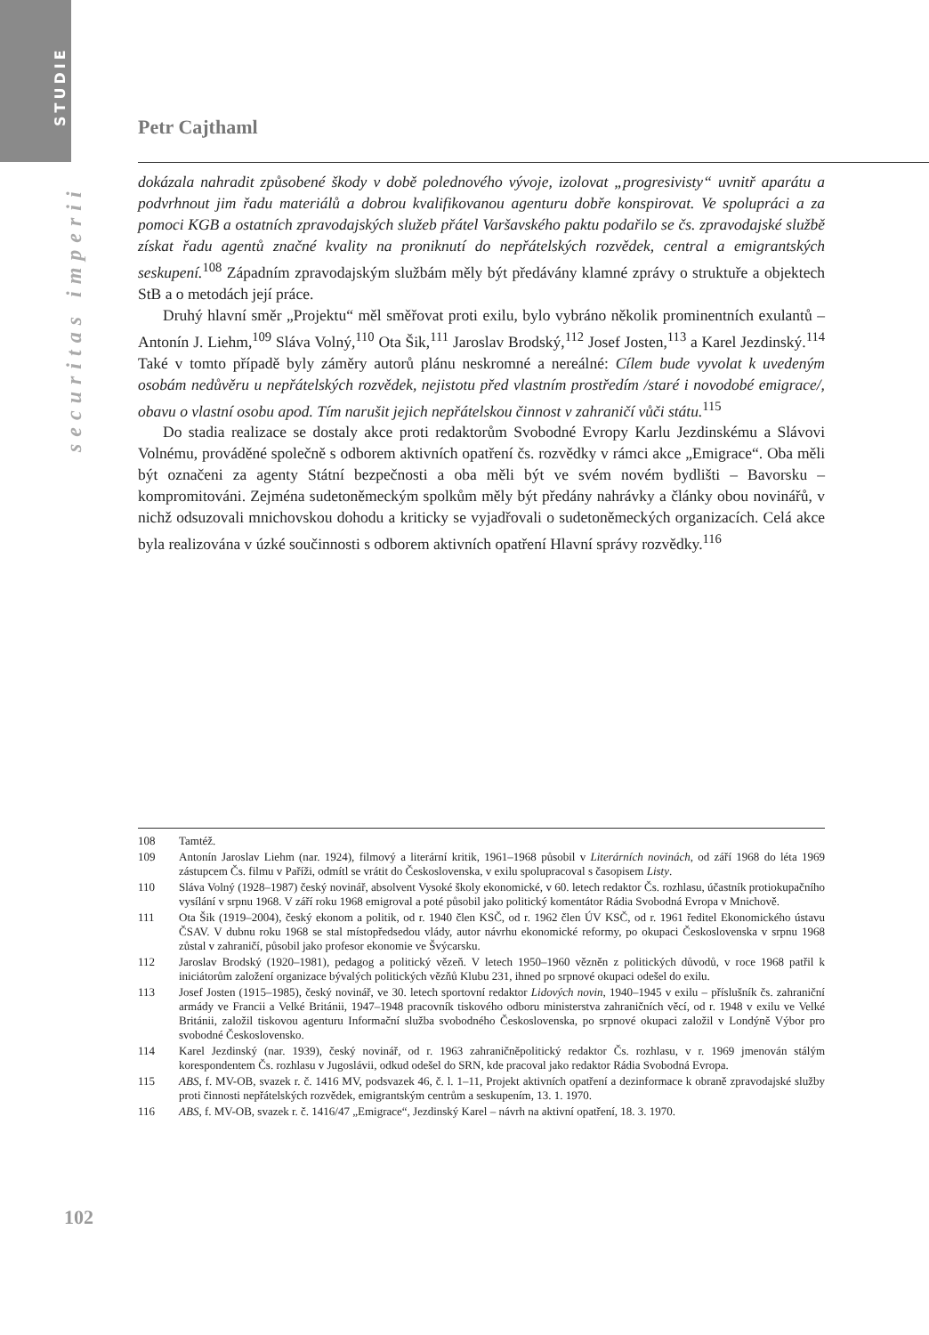STUDIE
securitas imperii
Petr Cajthaml
dokázala nahradit způsobené škody v době polednového vývoje, izolovat „progresivisty“ uvnitř aparátu a podvrhnout jim řadu materiálů a dobrou kvalifikovanou agenturu dobře konspirovat. Ve spolupráci a za pomoci KGB a ostatních zpravodajských služeb přátel Varšavského paktu podařilo se čs. zpravodajské službě získat řadu agentů značné kvality na proniknutí do nepřátelských rozvědek, central a emigrantských seskupení.<sup>108</sup> Západním zpravodajským službám měly být předávány klamné zprávy o struktuře a objektech StB a o metodách její práce.
Druhý hlavní směr „Projektu“ měl směřovat proti exilu, bylo vybráno několik prominentních exulantů – Antonín J. Liehm,<sup>109</sup> Sláva Volný,<sup>110</sup> Ota Šik,<sup>111</sup> Jaroslav Brodský,<sup>112</sup> Josef Josten,<sup>113</sup> a Karel Jezdinský.<sup>114</sup> Také v tomto případě byly záměry autorů plánu neskromné a nereálné: Cílem bude vyvolat k uvedeným osobám nedůvěru u nepřátelských rozvědek, nejistotu před vlastním prostředím /staré i novodobé emigrace/, obavu o vlastní osobu apod. Tím narušit jejich nepřátelskou činnost v zahraničí vůči státu.<sup>115</sup>
Do stadia realizace se dostaly akce proti redaktorům Svobodné Evropy Karlu Jezdinskému a Slávovi Volnému, prováděné společně s odborem aktivních opatření čs. rozvědky v rámci akce „Emigrace“. Oba měli být označeni za agenty Státní bezpečnosti a oba měli být ve svém novém bydlišti – Bavorsku – kompromitováni. Zejména sudetoněmeckým spolkům měly být předány nahrávky a články obou novinářů, v nichž odsuzovali mnichovskou dohodu a kriticky se vyjadřovali o sudetoněmeckých organizacích. Celá akce byla realizována v úzké součinnosti s odborem aktivních opatření Hlavní správy rozvědky.<sup>116</sup>
108 Tamtéž.
109 Antonín Jaroslav Liehm (nar. 1924), filmový a literární kritik, 1961–1968 působil v Literárních novinách, od září 1968 do léta 1969 zástupcem Čs. filmu v Paříži, odmítl se vrátit do Československa, v exilu spolupracoval s časopisem Listy.
110 Sláva Volný (1928–1987) český novinář, absolvent Vysoké školy ekonomické, v 60. letech redaktor Čs. rozhlasu, účastník protiokupačního vysílání v srpnu 1968. V září roku 1968 emigroval a poté působil jako politický komentátor Rádia Svobodná Evropa v Mnichově.
111 Ota Šik (1919–2004), český ekonom a politik, od r. 1940 člen KSČ, od r. 1962 člen ÚV KSČ, od r. 1961 ředitel Ekonomického ústavu ČSAV. V dubnu roku 1968 se stal místopředsedou vlády, autor návrhu ekonomické reformy, po okupaci Československa v srpnu 1968 zůstal v zahraničí, působil jako profesor ekonomie ve Švýcarsku.
112 Jaroslav Brodský (1920–1981), pedagog a politický vězeň. V letech 1950–1960 vězněn z politických důvodů, v roce 1968 patřil k iniciátorům založení organizace bývalých politických vězňů Klubu 231, ihned po srpnové okupaci odešel do exilu.
113 Josef Josten (1915–1985), český novinář, ve 30. letech sportovní redaktor Lidových novin, 1940–1945 v exilu – příslušník čs. zahraniční armády ve Francii a Velké Británii, 1947–1948 pracovník tiskového odboru ministerstva zahraničních věcí, od r. 1948 v exilu ve Velké Británii, založil tiskovou agenturu Informační služba svobodného Československa, po srpnové okupaci založil v Londýně Výbor pro svobodné Československo.
114 Karel Jezdinský (nar. 1939), český novinář, od r. 1963 zahraničněpolitický redaktor Čs. rozhlasu, v r. 1969 jmenován stálým korespondentem Čs. rozhlasu v Jugoslávii, odkud odešel do SRN, kde pracoval jako redaktor Rádia Svobodná Evropa.
115 ABS, f. MV-OB, svazek r. č. 1416 MV, podsvazek 46, č. l. 1–11, Projekt aktivních opatření a dezinformace k obraně zpravodajské služby proti činnosti nepřátelských rozvědek, emigrantským centrům a seskupením, 13. 1. 1970.
116 ABS, f. MV-OB, svazek r. č. 1416/47 „Emigrace“, Jezdinský Karel – návrh na aktivní opatření, 18. 3. 1970.
102